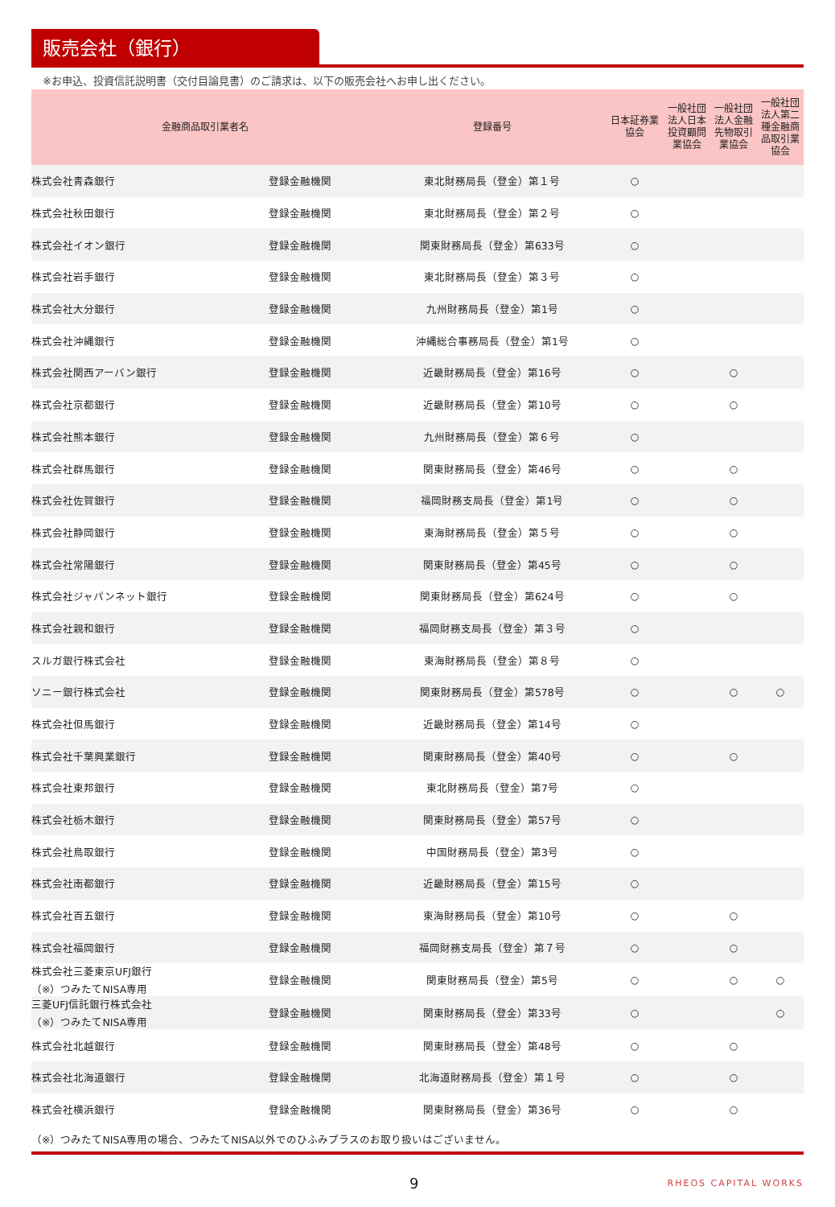販売会社（銀行）
※お申込、投資信託説明書（交付目論見書）のご請求は、以下の販売会社へお申し出ください。
| 金融商品取引業者名 | | 登録番号 | 日本証券業 協会 | 一般社団 法人日本 投資顧問 業協会 | 一般社団 法人金融 先物取引 業協会 | 一般社団 法人第二 種金融商 品取引業 協会 |
| --- | --- | --- | --- | --- | --- | --- |
| 株式会社青森銀行 | 登録金融機関 | 東北財務局長（登金）第１号 | ○ | | | |
| 株式会社秋田銀行 | 登録金融機関 | 東北財務局長（登金）第２号 | ○ | | | |
| 株式会社イオン銀行 | 登録金融機関 | 関東財務局長（登金）第633号 | ○ | | | |
| 株式会社岩手銀行 | 登録金融機関 | 東北財務局長（登金）第３号 | ○ | | | |
| 株式会社大分銀行 | 登録金融機関 | 九州財務局長（登金）第1号 | ○ | | | |
| 株式会社沖縄銀行 | 登録金融機関 | 沖縄総合事務局長（登金）第1号 | ○ | | | |
| 株式会社関西アーバン銀行 | 登録金融機関 | 近畿財務局長（登金）第16号 | ○ | | ○ | |
| 株式会社京都銀行 | 登録金融機関 | 近畿財務局長（登金）第10号 | ○ | | ○ | |
| 株式会社熊本銀行 | 登録金融機関 | 九州財務局長（登金）第６号 | ○ | | | |
| 株式会社群馬銀行 | 登録金融機関 | 関東財務局長（登金）第46号 | ○ | | ○ | |
| 株式会社佐賀銀行 | 登録金融機関 | 福岡財務支局長（登金）第1号 | ○ | | ○ | |
| 株式会社静岡銀行 | 登録金融機関 | 東海財務局長（登金）第５号 | ○ | | ○ | |
| 株式会社常陽銀行 | 登録金融機関 | 関東財務局長（登金）第45号 | ○ | | ○ | |
| 株式会社ジャパンネット銀行 | 登録金融機関 | 関東財務局長（登金）第624号 | ○ | | ○ | |
| 株式会社親和銀行 | 登録金融機関 | 福岡財務支局長（登金）第３号 | ○ | | | |
| スルガ銀行株式会社 | 登録金融機関 | 東海財務局長（登金）第８号 | ○ | | | |
| ソニー銀行株式会社 | 登録金融機関 | 関東財務局長（登金）第578号 | ○ | | ○ | ○ |
| 株式会社但馬銀行 | 登録金融機関 | 近畿財務局長（登金）第14号 | ○ | | | |
| 株式会社千葉興業銀行 | 登録金融機関 | 関東財務局長（登金）第40号 | ○ | | ○ | |
| 株式会社東邦銀行 | 登録金融機関 | 東北財務局長（登金）第7号 | ○ | | | |
| 株式会社栃木銀行 | 登録金融機関 | 関東財務局長（登金）第57号 | ○ | | | |
| 株式会社鳥取銀行 | 登録金融機関 | 中国財務局長（登金）第3号 | ○ | | | |
| 株式会社南都銀行 | 登録金融機関 | 近畿財務局長（登金）第15号 | ○ | | | |
| 株式会社百五銀行 | 登録金融機関 | 東海財務局長（登金）第10号 | ○ | | ○ | |
| 株式会社福岡銀行 | 登録金融機関 | 福岡財務支局長（登金）第７号 | ○ | | ○ | |
| 株式会社三菱東京UFJ銀行 （※）つみたてNISA専用 | 登録金融機関 | 関東財務局長（登金）第5号 | ○ | | ○ | ○ |
| 三菱UFJ信託銀行株式会社 （※）つみたてNISA専用 | 登録金融機関 | 関東財務局長（登金）第33号 | ○ | | | ○ |
| 株式会社北越銀行 | 登録金融機関 | 関東財務局長（登金）第48号 | ○ | | ○ | |
| 株式会社北海道銀行 | 登録金融機関 | 北海道財務局長（登金）第１号 | ○ | | ○ | |
| 株式会社横浜銀行 | 登録金融機関 | 関東財務局長（登金）第36号 | ○ | | ○ | |
（※）つみたてNISA専用の場合、つみたてNISA以外でのひふみプラスのお取り扱いはございません。
9 RHEOS CAPITAL WORKS